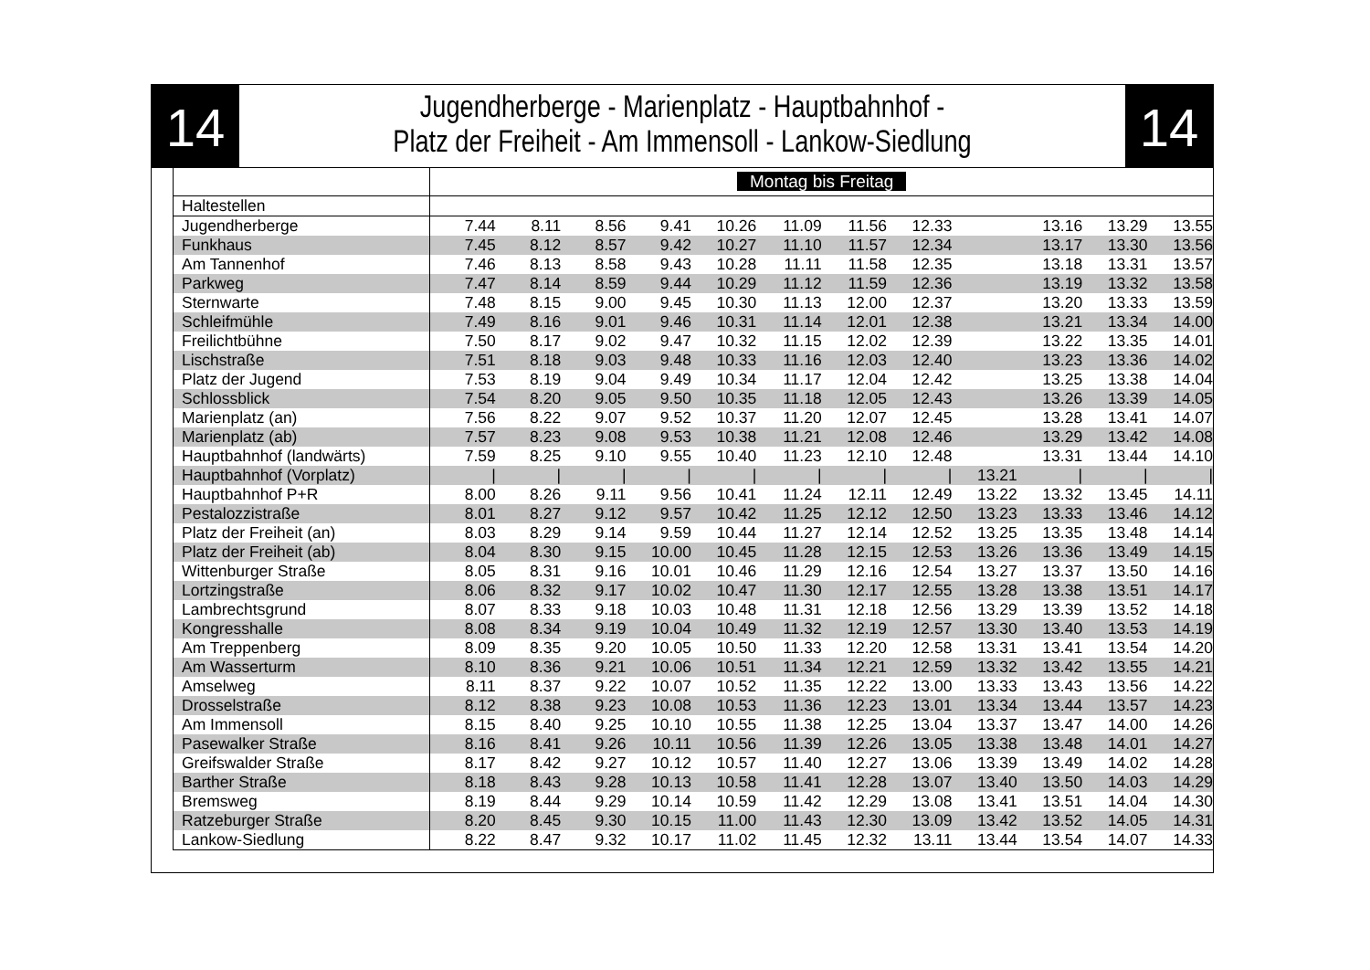14
Jugendherberge - Marienplatz - Hauptbahnhof -
Platz der Freiheit - Am Immensoll - Lankow-Siedlung
14
| | Montag bis Freitag | | | | | | | | | | | |
| Haltestellen | | | | | | | | | | | | |
| Jugendherberge | 7.44 | 8.11 | 8.56 | 9.41 | 10.26 | 11.09 | 11.56 | 12.33 | | 13.16 | 13.29 | 13.55 |
| Funkhaus | 7.45 | 8.12 | 8.57 | 9.42 | 10.27 | 11.10 | 11.57 | 12.34 | | 13.17 | 13.30 | 13.56 |
| Am Tannenhof | 7.46 | 8.13 | 8.58 | 9.43 | 10.28 | 11.11 | 11.58 | 12.35 | | 13.18 | 13.31 | 13.57 |
| Parkweg | 7.47 | 8.14 | 8.59 | 9.44 | 10.29 | 11.12 | 11.59 | 12.36 | | 13.19 | 13.32 | 13.58 |
| Sternwarte | 7.48 | 8.15 | 9.00 | 9.45 | 10.30 | 11.13 | 12.00 | 12.37 | | 13.20 | 13.33 | 13.59 |
| Schleifmühle | 7.49 | 8.16 | 9.01 | 9.46 | 10.31 | 11.14 | 12.01 | 12.38 | | 13.21 | 13.34 | 14.00 |
| Freilichtbühne | 7.50 | 8.17 | 9.02 | 9.47 | 10.32 | 11.15 | 12.02 | 12.39 | | 13.22 | 13.35 | 14.01 |
| Lischstraße | 7.51 | 8.18 | 9.03 | 9.48 | 10.33 | 11.16 | 12.03 | 12.40 | | 13.23 | 13.36 | 14.02 |
| Platz der Jugend | 7.53 | 8.19 | 9.04 | 9.49 | 10.34 | 11.17 | 12.04 | 12.42 | | 13.25 | 13.38 | 14.04 |
| Schlossblick | 7.54 | 8.20 | 9.05 | 9.50 | 10.35 | 11.18 | 12.05 | 12.43 | | 13.26 | 13.39 | 14.05 |
| Marienplatz (an) | 7.56 | 8.22 | 9.07 | 9.52 | 10.37 | 11.20 | 12.07 | 12.45 | | 13.28 | 13.41 | 14.07 |
| Marienplatz (ab) | 7.57 | 8.23 | 9.08 | 9.53 | 10.38 | 11.21 | 12.08 | 12.46 | | 13.29 | 13.42 | 14.08 |
| Hauptbahnhof (landwärts) | 7.59 | 8.25 | 9.10 | 9.55 | 10.40 | 11.23 | 12.10 | 12.48 | | 13.31 | 13.44 | 14.10 |
| Hauptbahnhof (Vorplatz) | / | / | / | / | / | / | / | / | 13.21 | / | / | / |
| Hauptbahnhof P+R | 8.00 | 8.26 | 9.11 | 9.56 | 10.41 | 11.24 | 12.11 | 12.49 | 13.22 | 13.32 | 13.45 | 14.11 |
| Pestalozzistraße | 8.01 | 8.27 | 9.12 | 9.57 | 10.42 | 11.25 | 12.12 | 12.50 | 13.23 | 13.33 | 13.46 | 14.12 |
| Platz der Freiheit (an) | 8.03 | 8.29 | 9.14 | 9.59 | 10.44 | 11.27 | 12.14 | 12.52 | 13.25 | 13.35 | 13.48 | 14.14 |
| Platz der Freiheit (ab) | 8.04 | 8.30 | 9.15 | 10.00 | 10.45 | 11.28 | 12.15 | 12.53 | 13.26 | 13.36 | 13.49 | 14.15 |
| Wittenburger Straße | 8.05 | 8.31 | 9.16 | 10.01 | 10.46 | 11.29 | 12.16 | 12.54 | 13.27 | 13.37 | 13.50 | 14.16 |
| Lortzingstraße | 8.06 | 8.32 | 9.17 | 10.02 | 10.47 | 11.30 | 12.17 | 12.55 | 13.28 | 13.38 | 13.51 | 14.17 |
| Lambrechtsgrund | 8.07 | 8.33 | 9.18 | 10.03 | 10.48 | 11.31 | 12.18 | 12.56 | 13.29 | 13.39 | 13.52 | 14.18 |
| Kongresshalle | 8.08 | 8.34 | 9.19 | 10.04 | 10.49 | 11.32 | 12.19 | 12.57 | 13.30 | 13.40 | 13.53 | 14.19 |
| Am Treppenberg | 8.09 | 8.35 | 9.20 | 10.05 | 10.50 | 11.33 | 12.20 | 12.58 | 13.31 | 13.41 | 13.54 | 14.20 |
| Am Wasserturm | 8.10 | 8.36 | 9.21 | 10.06 | 10.51 | 11.34 | 12.21 | 12.59 | 13.32 | 13.42 | 13.55 | 14.21 |
| Amselweg | 8.11 | 8.37 | 9.22 | 10.07 | 10.52 | 11.35 | 12.22 | 13.00 | 13.33 | 13.43 | 13.56 | 14.22 |
| Drosselstraße | 8.12 | 8.38 | 9.23 | 10.08 | 10.53 | 11.36 | 12.23 | 13.01 | 13.34 | 13.44 | 13.57 | 14.23 |
| Am Immensoll | 8.15 | 8.40 | 9.25 | 10.10 | 10.55 | 11.38 | 12.25 | 13.04 | 13.37 | 13.47 | 14.00 | 14.26 |
| Pasewalker Straße | 8.16 | 8.41 | 9.26 | 10.11 | 10.56 | 11.39 | 12.26 | 13.05 | 13.38 | 13.48 | 14.01 | 14.27 |
| Greifswalder Straße | 8.17 | 8.42 | 9.27 | 10.12 | 10.57 | 11.40 | 12.27 | 13.06 | 13.39 | 13.49 | 14.02 | 14.28 |
| Barther Straße | 8.18 | 8.43 | 9.28 | 10.13 | 10.58 | 11.41 | 12.28 | 13.07 | 13.40 | 13.50 | 14.03 | 14.29 |
| Bremsweg | 8.19 | 8.44 | 9.29 | 10.14 | 10.59 | 11.42 | 12.29 | 13.08 | 13.41 | 13.51 | 14.04 | 14.30 |
| Ratzeburger Straße | 8.20 | 8.45 | 9.30 | 10.15 | 11.00 | 11.43 | 12.30 | 13.09 | 13.42 | 13.52 | 14.05 | 14.31 |
| Lankow-Siedlung | 8.22 | 8.47 | 9.32 | 10.17 | 11.02 | 11.45 | 12.32 | 13.11 | 13.44 | 13.54 | 14.07 | 14.33 |